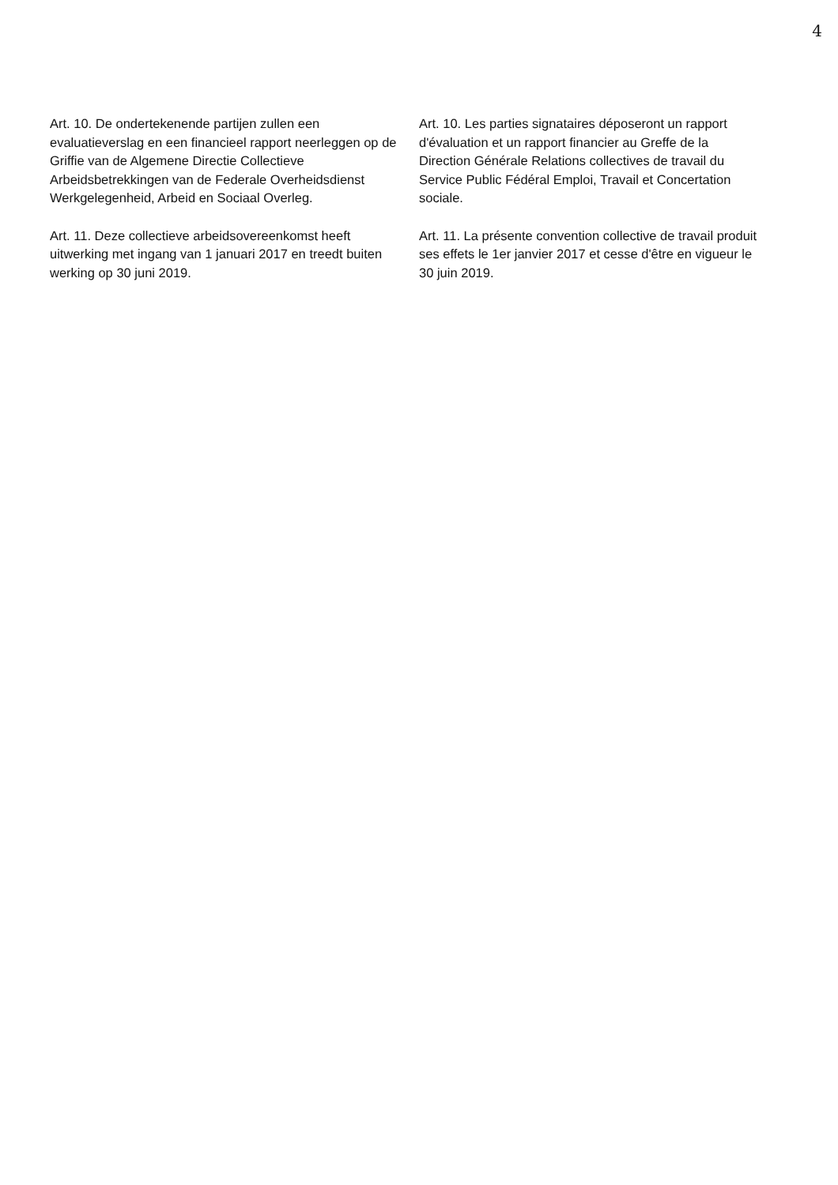4
Art. 10. De ondertekenende partijen zullen een evaluatieverslag en een financieel rapport neerleggen op de Griffie van de Algemene Directie Collectieve Arbeidsbetrekkingen van de Federale Overheidsdienst Werkgelegenheid, Arbeid en Sociaal Overleg.
Art. 11. Deze collectieve arbeidsovereenkomst heeft uitwerking met ingang van 1 januari 2017 en treedt buiten werking op 30 juni 2019.
Art. 10. Les parties signataires déposeront un rapport d'évaluation et un rapport financier au Greffe de la Direction Générale Relations collectives de travail du Service Public Fédéral Emploi, Travail et Concertation sociale.
Art. 11. La présente convention collective de travail produit ses effets le 1er janvier 2017 et cesse d'être en vigueur le 30 juin 2019.